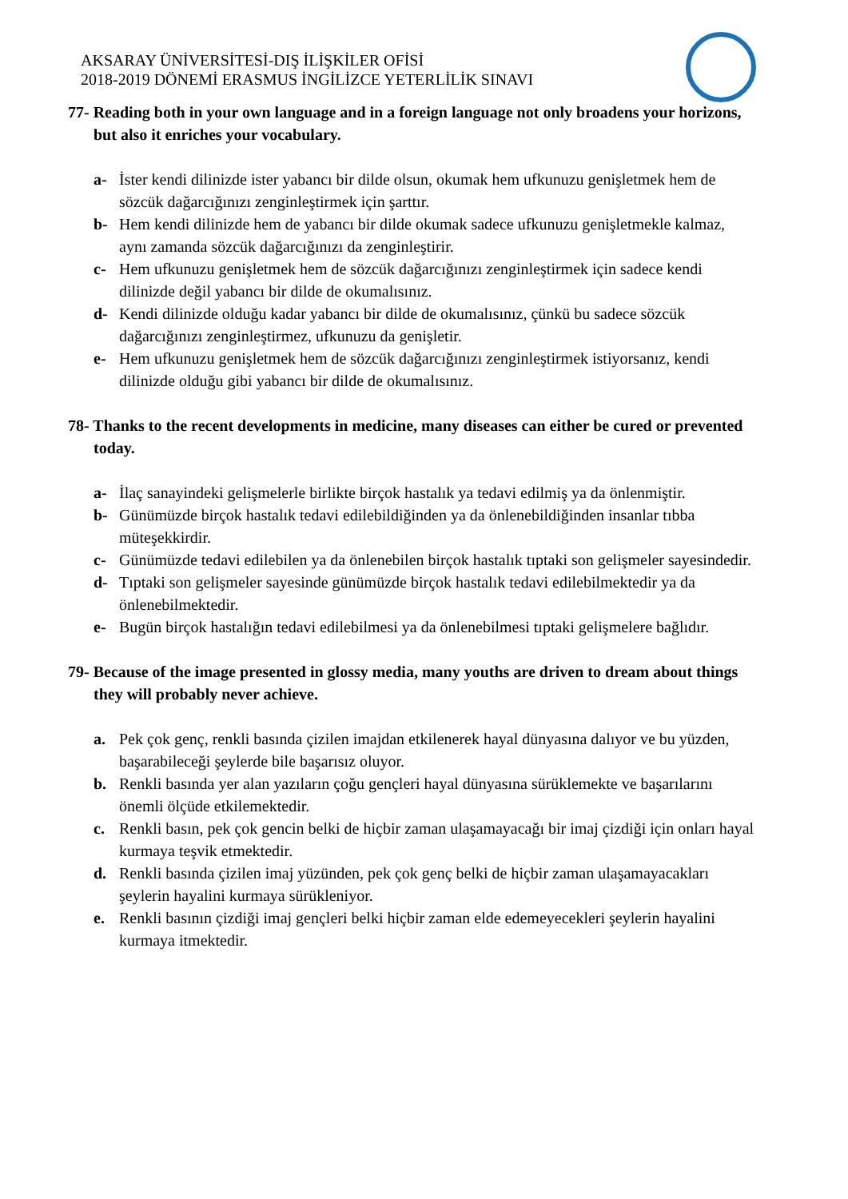AKSARAY ÜNİVERSİTESİ-DIŞ İLİŞKİLER OFİSİ
2018-2019 DÖNEMİ ERASMUS İNGİLİZCE YETERLİLİK SINAVI
77- Reading both in your own language and in a foreign language not only broadens your horizons, but also it enriches your vocabulary.
a- İster kendi dilinizde ister yabancı bir dilde olsun, okumak hem ufkunuzu genişletmek hem de sözcük dağarcığınızı zenginleştirmek için şarttır.
b- Hem kendi dilinizde hem de yabancı bir dilde okumak sadece ufkunuzu genişletmekle kalmaz, aynı zamanda sözcük dağarcığınızı da zenginleştirir.
c- Hem ufkunuzu genişletmek hem de sözcük dağarcığınızı zenginleştirmek için sadece kendi dilinizde değil yabancı bir dilde de okumalısınız.
d- Kendi dilinizde olduğu kadar yabancı bir dilde de okumalısınız, çünkü bu sadece sözcük dağarcığınızı zenginleştirmez, ufkunuzu da genişletir.
e- Hem ufkunuzu genişletmek hem de sözcük dağarcığınızı zenginleştirmek istiyorsanız, kendi dilinizde olduğu gibi yabancı bir dilde de okumalısınız.
78- Thanks to the recent developments in medicine, many diseases can either be cured or prevented today.
a- İlaç sanayindeki gelişmelerle birlikte birçok hastalık ya tedavi edilmiş ya da önlenmiştir.
b- Günümüzde birçok hastalık tedavi edilebildiğinden ya da önlenebildiğinden insanlar tıbba müteşekkirdir.
c- Günümüzde tedavi edilebilen ya da önlenebilen birçok hastalık tıptaki son gelişmeler sayesindedir.
d- Tıptaki son gelişmeler sayesinde günümüzde birçok hastalık tedavi edilebilmektedir ya da önlenebilmektedir.
e- Bugün birçok hastalığın tedavi edilebilmesi ya da önlenebilmesi tıptaki gelişmelere bağlıdır.
79- Because of the image presented in glossy media, many youths are driven to dream about things they will probably never achieve.
a. Pek çok genç, renkli basında çizilen imajdan etkilenerek hayal dünyasına dalıyor ve bu yüzden, başarabileceği şeylerde bile başarısız oluyor.
b. Renkli basında yer alan yazıların çoğu gençleri hayal dünyasına sürüklemekte ve başarılarını önemli ölçüde etkilemektedir.
c. Renkli basın, pek çok gencin belki de hiçbir zaman ulaşamayacağı bir imaj çizdiği için onları hayal kurmaya teşvik etmektedir.
d. Renkli basında çizilen imaj yüzünden, pek çok genç belki de hiçbir zaman ulaşamayacakları şeylerin hayalini kurmaya sürükleniyor.
e. Renkli basının çizdiği imaj gençleri belki hiçbir zaman elde edemeyecekleri şeylerin hayalini kurmaya itmektedir.